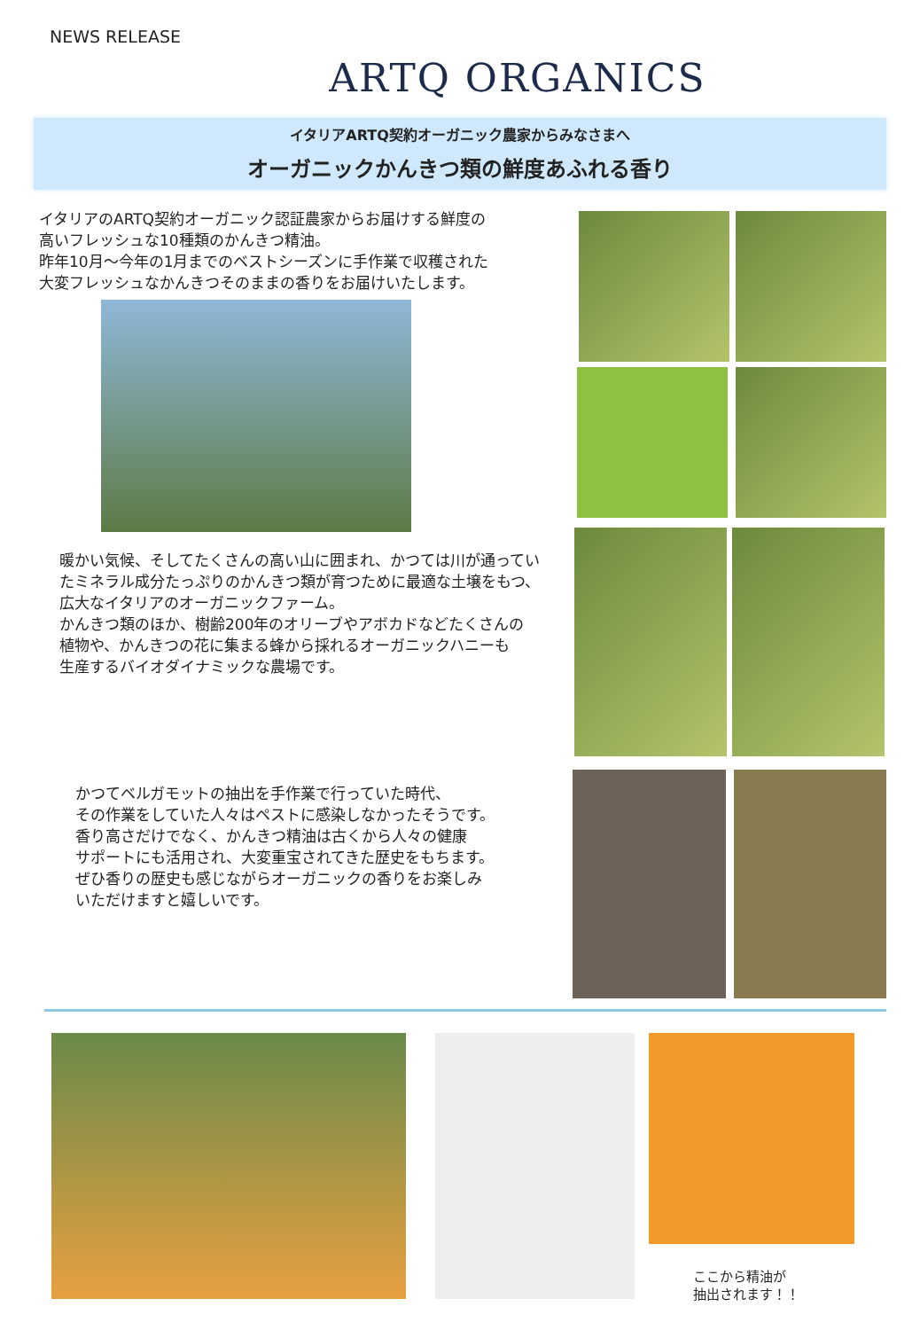NEWS RELEASE
ARTQ ORGANICS
イタリアARTQ契約オーガニック農家からみなさまへ
オーガニックかんきつ類の鮮度あふれる香り
イタリアのARTQ契約オーガニック認証農家からお届けする鮮度の
高いフレッシュな10種類のかんきつ精油。
昨年10月～今年の1月までのベストシーズンに手作業で収穫された
大変フレッシュなかんきつそのままの香りをお届けいたします。
暖かい気候、そしてたくさんの高い山に囲まれ、かつては川が通ってい
たミネラル成分たっぷりのかんきつ類が育つために最適な土壌をもつ、
広大なイタリアのオーガニックファーム。
かんきつ類のほか、樹齢200年のオリーブやアボカドなどたくさんの
植物や、かんきつの花に集まる蜂から採れるオーガニックハニーも
生産するバイオダイナミックな農場です。
かつてベルガモットの抽出を手作業で行っていた時代、
その作業をしていた人々はペストに感染しなかったそうです。
香り高さだけでなく、かんきつ精油は古くから人々の健康
サポートにも活用され、大変重宝されてきた歴史をもちます。
ぜひ香りの歴史も感じながらオーガニックの香りをお楽しみ
いただけますと嬉しいです。
ここから精油が
抽出されます！！